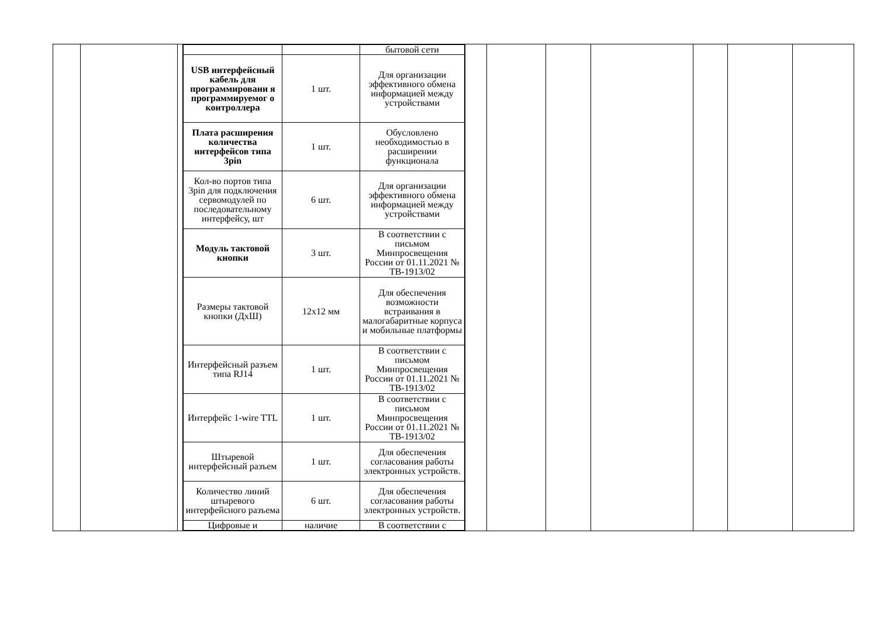| | | | / / / бытовой сети / / USB интерфейсный кабель для программировани я программируемог о контроллера / 1 шт. / Для организации эффективного обмена информацией между устройствами / / Плата расширения количества интерфейсов типа 3pin / 1 шт. / Обусловлено необходимостью в расширении функционала / / Кол-во портов типа 3pin для подключения сервомодулей по последовательному интерфейсу, шт / 6 шт. / Для организации эффективного обмена информацией между устройствами / / Модуль тактовой кнопки / 3 шт. / В соответствии с письмом Минпросвещения России от 01.11.2021 № ТВ-1913/02 / / Размеры тактовой кнопки (ДхШ) / 12x12 мм / Для обеспечения возможности встраивания в малогабаритные корпуса и мобильные платформы / / Интерфейсный разъем типа RJ14 / 1 шт. / В соответствии с письмом Минпросвещения России от 01.11.2021 № ТВ-1913/02 / / Интерфейс 1-wire TTL / 1 шт. / В соответствии с письмом Минпросвещения России от 01.11.2021 № ТВ-1913/02 / / Штыревой интерфейсный разъем / 1 шт. / Для обеспечения согласования работы электронных устройств. / / Количество линий штыревого интерфейсного разъема / 6 шт. / Для обеспечения согласования работы электронных устройств. / / Цифровые и / наличие / В соответствии с / | | | | | | | |